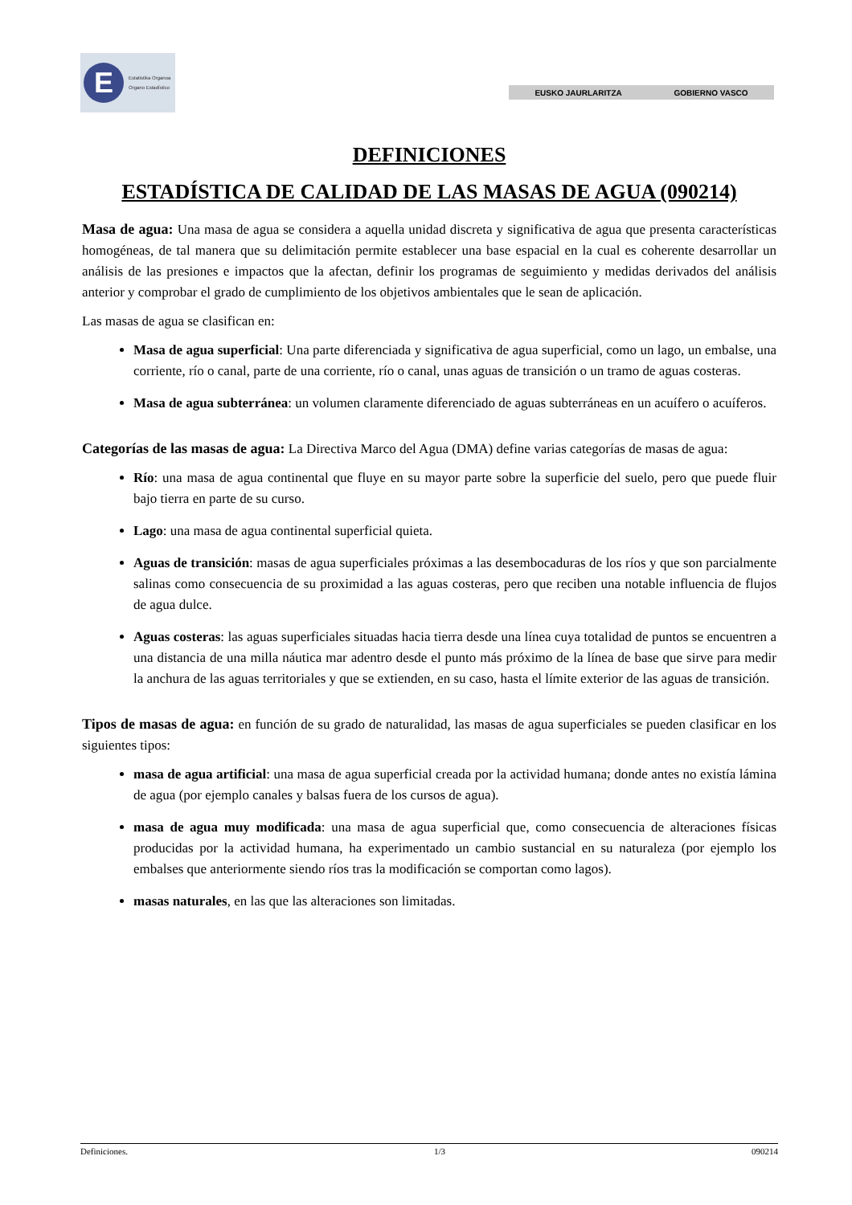E Estatistika Organoa
Organo Estadístico
EUSKO JAURLARITZA GOBIERNO VASCO
DEFINICIONES
ESTADÍSTICA DE CALIDAD DE LAS MASAS DE AGUA (090214)
Masa de agua: Una masa de agua se considera a aquella unidad discreta y significativa de agua que presenta características homogéneas, de tal manera que su delimitación permite establecer una base espacial en la cual es coherente desarrollar un análisis de las presiones e impactos que la afectan, definir los programas de seguimiento y medidas derivados del análisis anterior y comprobar el grado de cumplimiento de los objetivos ambientales que le sean de aplicación.
Las masas de agua se clasifican en:
Masa de agua superficial: Una parte diferenciada y significativa de agua superficial, como un lago, un embalse, una corriente, río o canal, parte de una corriente, río o canal, unas aguas de transición o un tramo de aguas costeras.
Masa de agua subterránea: un volumen claramente diferenciado de aguas subterráneas en un acuífero o acuíferos.
Categorías de las masas de agua: La Directiva Marco del Agua (DMA) define varias categorías de masas de agua:
Río: una masa de agua continental que fluye en su mayor parte sobre la superficie del suelo, pero que puede fluir bajo tierra en parte de su curso.
Lago: una masa de agua continental superficial quieta.
Aguas de transición: masas de agua superficiales próximas a las desembocaduras de los ríos y que son parcialmente salinas como consecuencia de su proximidad a las aguas costeras, pero que reciben una notable influencia de flujos de agua dulce.
Aguas costeras: las aguas superficiales situadas hacia tierra desde una línea cuya totalidad de puntos se encuentren a una distancia de una milla náutica mar adentro desde el punto más próximo de la línea de base que sirve para medir la anchura de las aguas territoriales y que se extienden, en su caso, hasta el límite exterior de las aguas de transición.
Tipos de masas de agua: en función de su grado de naturalidad, las masas de agua superficiales se pueden clasificar en los siguientes tipos:
masa de agua artificial: una masa de agua superficial creada por la actividad humana; donde antes no existía lámina de agua (por ejemplo canales y balsas fuera de los cursos de agua).
masa de agua muy modificada: una masa de agua superficial que, como consecuencia de alteraciones físicas producidas por la actividad humana, ha experimentado un cambio sustancial en su naturaleza (por ejemplo los embalses que anteriormente siendo ríos tras la modificación se comportan como lagos).
masas naturales, en las que las alteraciones son limitadas.
Definiciones. 1/3 090214